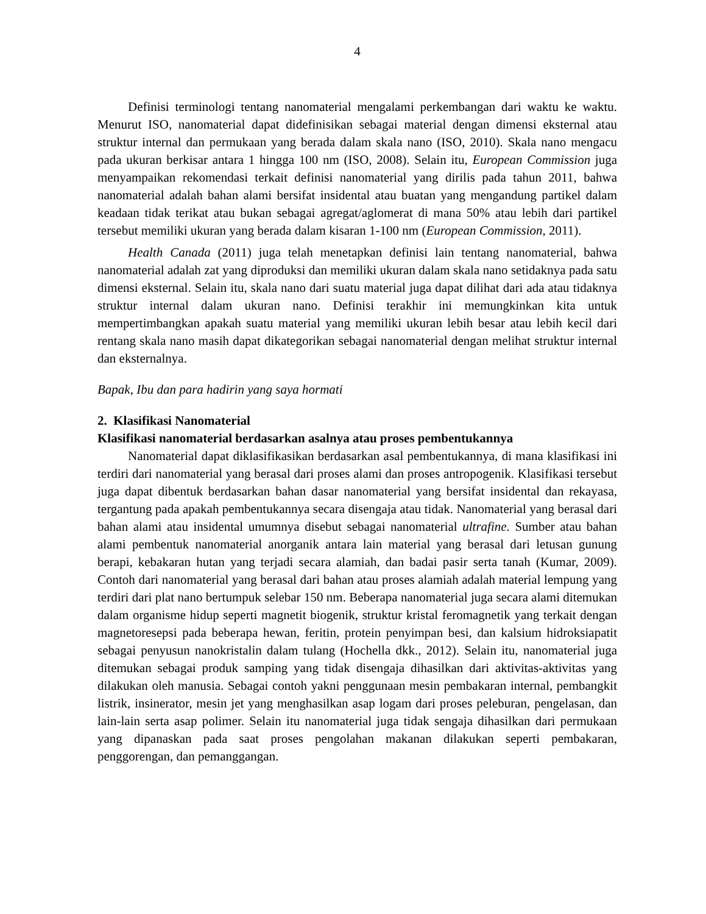4
Definisi terminologi tentang nanomaterial mengalami perkembangan dari waktu ke waktu. Menurut ISO, nanomaterial dapat didefinisikan sebagai material dengan dimensi eksternal atau struktur internal dan permukaan yang berada dalam skala nano (ISO, 2010). Skala nano mengacu pada ukuran berkisar antara 1 hingga 100 nm (ISO, 2008). Selain itu, European Commission juga menyampaikan rekomendasi terkait definisi nanomaterial yang dirilis pada tahun 2011, bahwa nanomaterial adalah bahan alami bersifat insidental atau buatan yang mengandung partikel dalam keadaan tidak terikat atau bukan sebagai agregat/aglomerat di mana 50% atau lebih dari partikel tersebut memiliki ukuran yang berada dalam kisaran 1-100 nm (European Commission, 2011).
Health Canada (2011) juga telah menetapkan definisi lain tentang nanomaterial, bahwa nanomaterial adalah zat yang diproduksi dan memiliki ukuran dalam skala nano setidaknya pada satu dimensi eksternal. Selain itu, skala nano dari suatu material juga dapat dilihat dari ada atau tidaknya struktur internal dalam ukuran nano. Definisi terakhir ini memungkinkan kita untuk mempertimbangkan apakah suatu material yang memiliki ukuran lebih besar atau lebih kecil dari rentang skala nano masih dapat dikategorikan sebagai nanomaterial dengan melihat struktur internal dan eksternalnya.
Bapak, Ibu dan para hadirin yang saya hormati
2. Klasifikasi Nanomaterial
Klasifikasi nanomaterial berdasarkan asalnya atau proses pembentukannya
Nanomaterial dapat diklasifikasikan berdasarkan asal pembentukannya, di mana klasifikasi ini terdiri dari nanomaterial yang berasal dari proses alami dan proses antropogenik. Klasifikasi tersebut juga dapat dibentuk berdasarkan bahan dasar nanomaterial yang bersifat insidental dan rekayasa, tergantung pada apakah pembentukannya secara disengaja atau tidak. Nanomaterial yang berasal dari bahan alami atau insidental umumnya disebut sebagai nanomaterial ultrafine. Sumber atau bahan alami pembentuk nanomaterial anorganik antara lain material yang berasal dari letusan gunung berapi, kebakaran hutan yang terjadi secara alamiah, dan badai pasir serta tanah (Kumar, 2009). Contoh dari nanomaterial yang berasal dari bahan atau proses alamiah adalah material lempung yang terdiri dari plat nano bertumpuk selebar 150 nm. Beberapa nanomaterial juga secara alami ditemukan dalam organisme hidup seperti magnetit biogenik, struktur kristal feromagnetik yang terkait dengan magnetoresepsi pada beberapa hewan, feritin, protein penyimpan besi, dan kalsium hidroksiapatit sebagai penyusun nanokristalin dalam tulang (Hochella dkk., 2012). Selain itu, nanomaterial juga ditemukan sebagai produk samping yang tidak disengaja dihasilkan dari aktivitas-aktivitas yang dilakukan oleh manusia. Sebagai contoh yakni penggunaan mesin pembakaran internal, pembangkit listrik, insinerator, mesin jet yang menghasilkan asap logam dari proses peleburan, pengelasan, dan lain-lain serta asap polimer. Selain itu nanomaterial juga tidak sengaja dihasilkan dari permukaan yang dipanaskan pada saat proses pengolahan makanan dilakukan seperti pembakaran, penggorengan, dan pemanggangan.